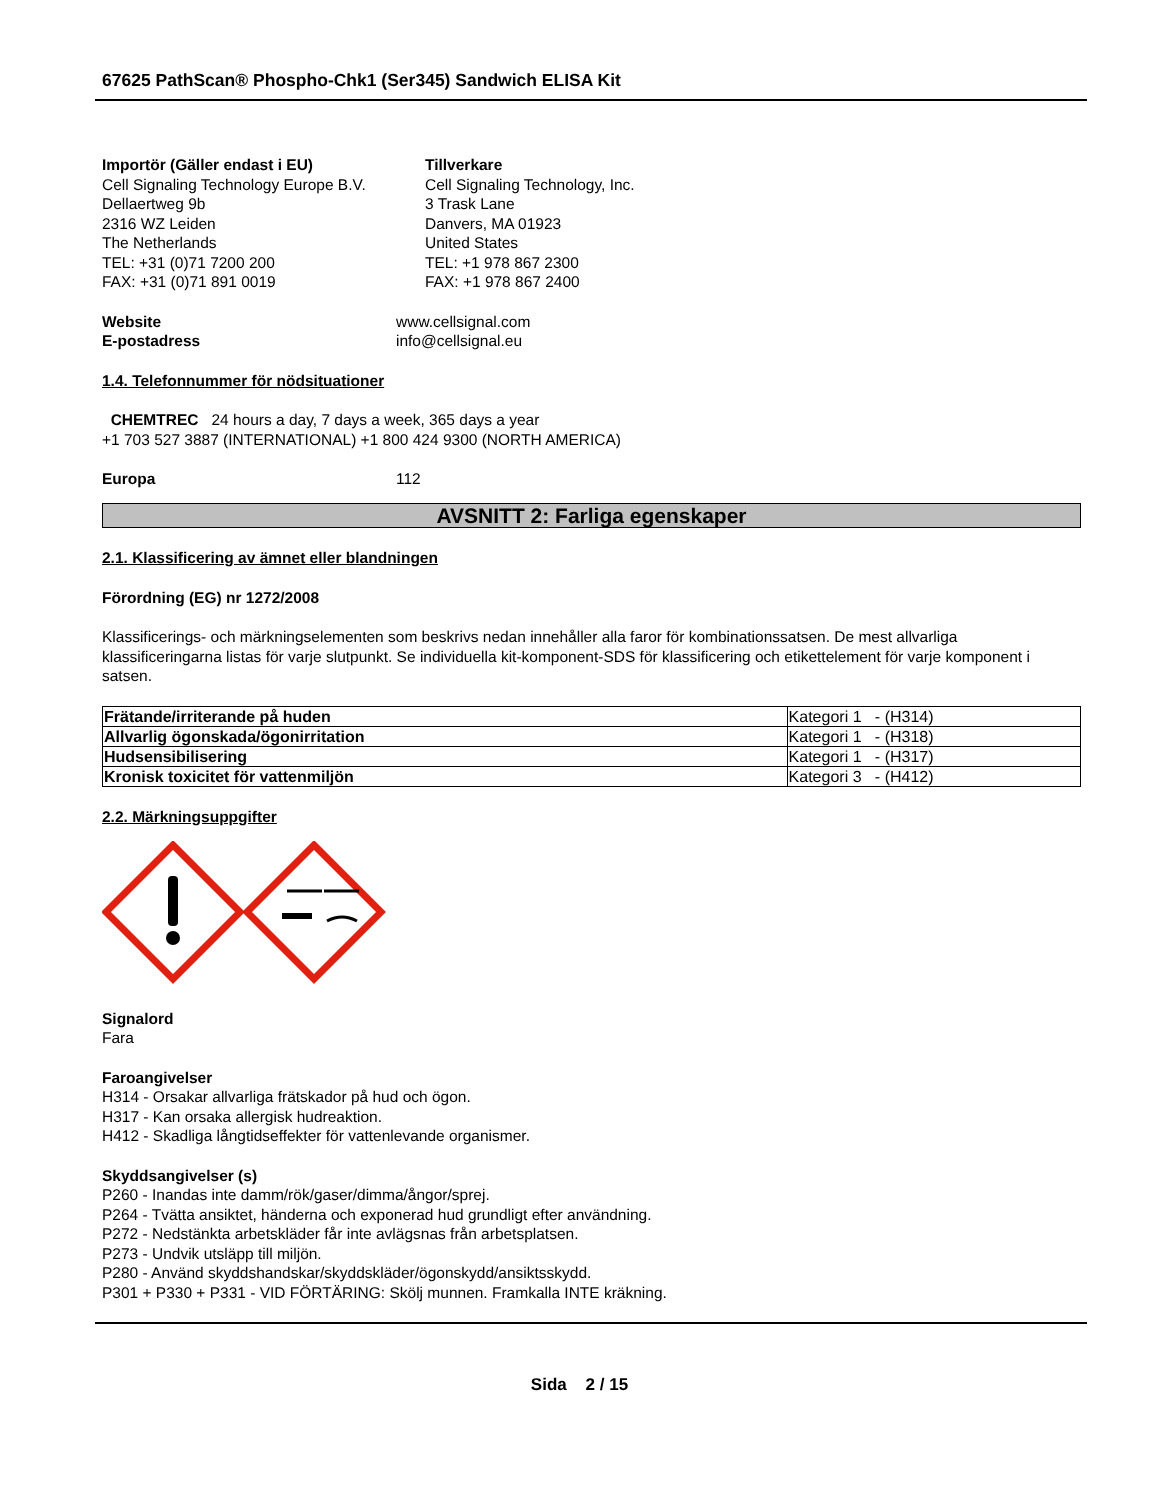67625 PathScan® Phospho-Chk1 (Ser345) Sandwich ELISA Kit
Importör (Gäller endast i EU)
Cell Signaling Technology Europe B.V.
Dellaertweg 9b
2316 WZ Leiden
The Netherlands
TEL: +31 (0)71 7200 200
FAX: +31 (0)71 891 0019
Tillverkare
Cell Signaling Technology, Inc.
3 Trask Lane
Danvers, MA 01923
United States
TEL: +1 978 867 2300
FAX: +1 978 867 2400
Website
E-postadress
www.cellsignal.com
info@cellsignal.eu
1.4. Telefonnummer för nödsituationer
CHEMTREC 24 hours a day, 7 days a week, 365 days a year
+1 703 527 3887 (INTERNATIONAL) +1 800 424 9300 (NORTH AMERICA)
Europa 112
AVSNITT 2: Farliga egenskaper
2.1. Klassificering av ämnet eller blandningen
Förordning (EG) nr 1272/2008
Klassificerings- och märkningselementen som beskrivs nedan innehåller alla faror för kombinationssatsen. De mest allvarliga klassificeringarna listas för varje slutpunkt. Se individuella kit-komponent-SDS för klassificering och etikettelement för varje komponent i satsen.
| Frätande/irriterande på huden | Kategori 1 - (H314) |
| Allvarlig ögonskada/ögonirritation | Kategori 1 - (H318) |
| Hudsensibilisering | Kategori 1 - (H317) |
| Kronisk toxicitet för vattenmiljön | Kategori 3 - (H412) |
2.2. Märkningsuppgifter
Signalord
Fara
Faroangivelser
H314 - Orsakar allvarliga frätskador på hud och ögon.
H317 - Kan orsaka allergisk hudreaktion.
H412 - Skadliga långtidseffekter för vattenlevande organismer.
Skyddsangivelser (s)
P260 - Inandas inte damm/rök/gaser/dimma/ångor/sprej.
P264 - Tvätta ansiktet, händerna och exponerad hud grundligt efter användning.
P272 - Nedstänkta arbetskläder får inte avlägsnas från arbetsplatsen.
P273 - Undvik utsläpp till miljön.
P280 - Använd skyddshandskar/skyddskläder/ögonskydd/ansiktsskydd.
P301 + P330 + P331 - VID FÖRTÄRING: Skölj munnen. Framkalla INTE kräkning.
Sida 2 / 15